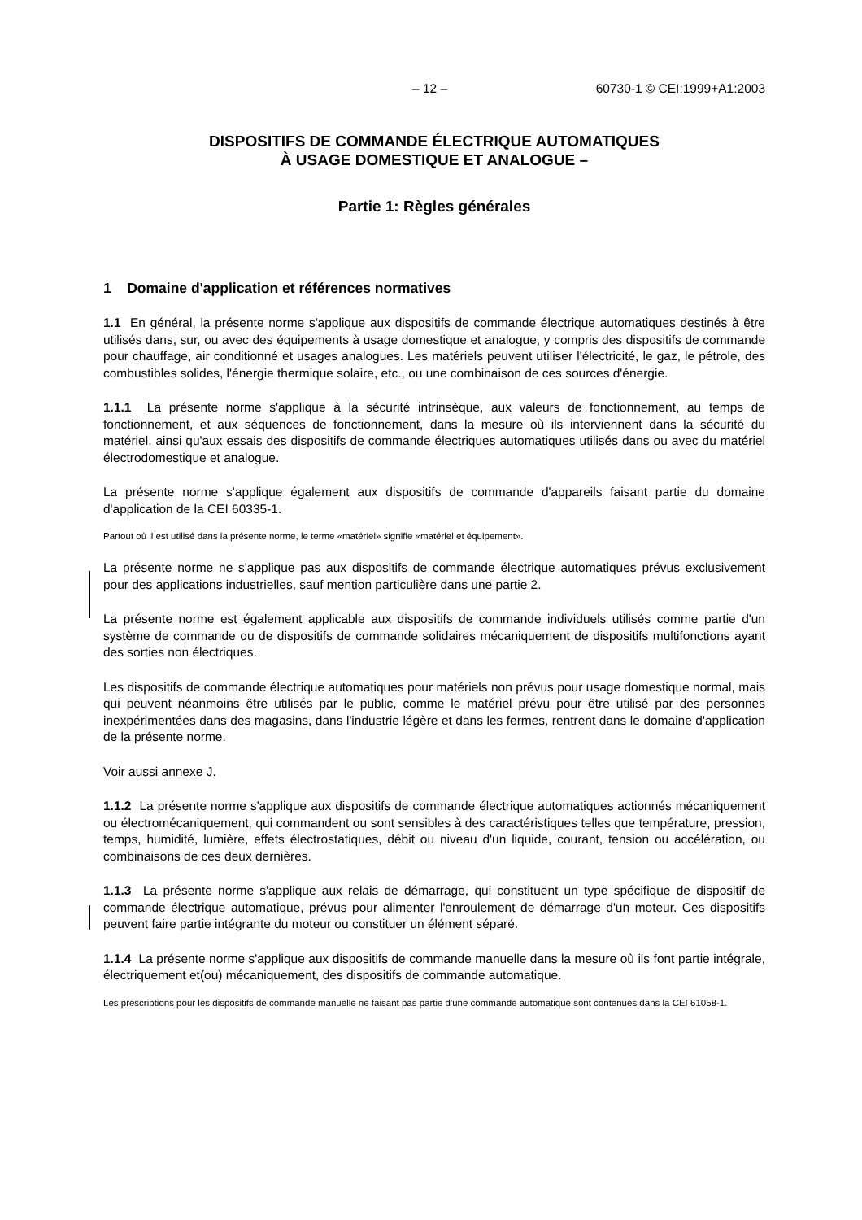– 12 – 60730-1 © CEI:1999+A1:2003
DISPOSITIFS DE COMMANDE ÉLECTRIQUE AUTOMATIQUES
À USAGE DOMESTIQUE ET ANALOGUE –
Partie 1: Règles générales
1 Domaine d'application et références normatives
1.1 En général, la présente norme s'applique aux dispositifs de commande électrique automatiques destinés à être utilisés dans, sur, ou avec des équipements à usage domestique et analogue, y compris des dispositifs de commande pour chauffage, air conditionné et usages analogues. Les matériels peuvent utiliser l'électricité, le gaz, le pétrole, des combustibles solides, l'énergie thermique solaire, etc., ou une combinaison de ces sources d'énergie.
1.1.1 La présente norme s'applique à la sécurité intrinsèque, aux valeurs de fonctionnement, au temps de fonctionnement, et aux séquences de fonctionnement, dans la mesure où ils interviennent dans la sécurité du matériel, ainsi qu'aux essais des dispositifs de commande électriques automatiques utilisés dans ou avec du matériel électrodomestique et analogue.
La présente norme s'applique également aux dispositifs de commande d'appareils faisant partie du domaine d'application de la CEI 60335-1.
Partout où il est utilisé dans la présente norme, le terme «matériel» signifie «matériel et équipement».
La présente norme ne s'applique pas aux dispositifs de commande électrique automatiques prévus exclusivement pour des applications industrielles, sauf mention particulière dans une partie 2.
La présente norme est également applicable aux dispositifs de commande individuels utilisés comme partie d'un système de commande ou de dispositifs de commande solidaires mécaniquement de dispositifs multifonctions ayant des sorties non électriques.
Les dispositifs de commande électrique automatiques pour matériels non prévus pour usage domestique normal, mais qui peuvent néanmoins être utilisés par le public, comme le matériel prévu pour être utilisé par des personnes inexpérimentées dans des magasins, dans l'industrie légère et dans les fermes, rentrent dans le domaine d'application de la présente norme.
Voir aussi annexe J.
1.1.2 La présente norme s'applique aux dispositifs de commande électrique automatiques actionnés mécaniquement ou électromécaniquement, qui commandent ou sont sensibles à des caractéristiques telles que température, pression, temps, humidité, lumière, effets électrostatiques, débit ou niveau d'un liquide, courant, tension ou accélération, ou combinaisons de ces deux dernières.
1.1.3 La présente norme s'applique aux relais de démarrage, qui constituent un type spécifique de dispositif de commande électrique automatique, prévus pour alimenter l'enroulement de démarrage d'un moteur. Ces dispositifs peuvent faire partie intégrante du moteur ou constituer un élément séparé.
1.1.4 La présente norme s'applique aux dispositifs de commande manuelle dans la mesure où ils font partie intégrale, électriquement et(ou) mécaniquement, des dispositifs de commande automatique.
Les prescriptions pour les dispositifs de commande manuelle ne faisant pas partie d'une commande automatique sont contenues dans la CEI 61058-1.